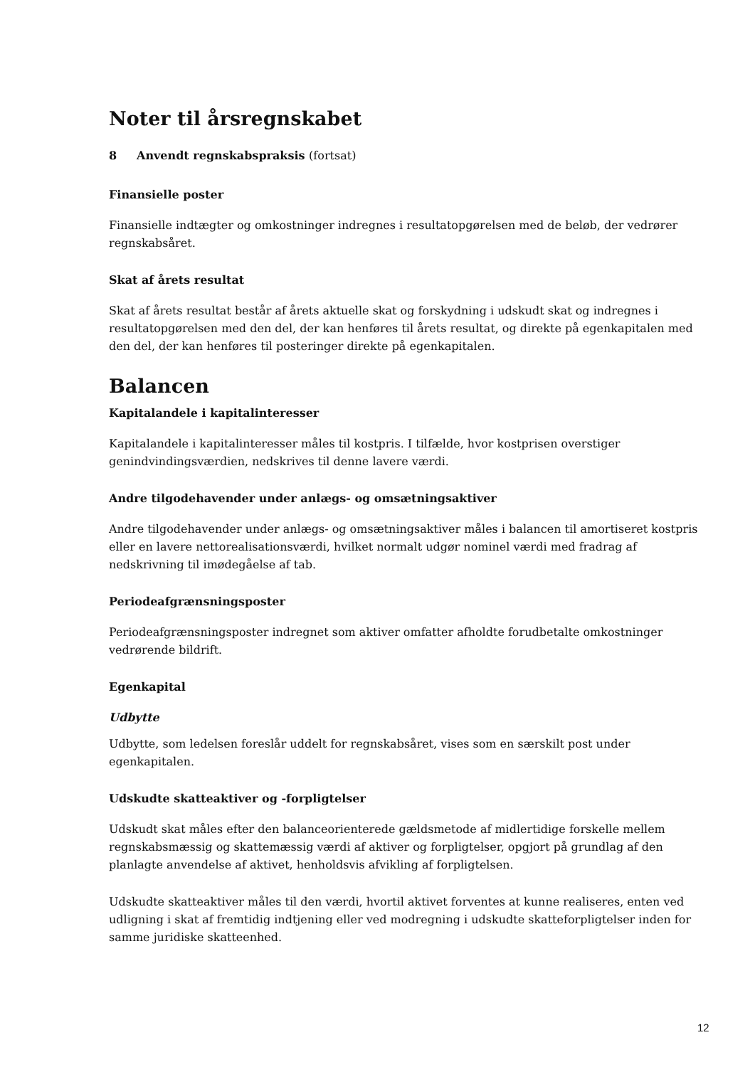Noter til årsregnskabet
8 Anvendt regnskabspraksis (fortsat)
Finansielle poster
Finansielle indtægter og omkostninger indregnes i resultatopgørelsen med de beløb, der vedrører regnskabsåret.
Skat af årets resultat
Skat af årets resultat består af årets aktuelle skat og forskydning i udskudt skat og indregnes i resultatopgørelsen med den del, der kan henføres til årets resultat, og direkte på egenkapitalen med den del, der kan henføres til posteringer direkte på egenkapitalen.
Balancen
Kapitalandele i kapitalinteresser
Kapitalandele i kapitalinteresser måles til kostpris. I tilfælde, hvor kostprisen overstiger genindvindingsværdien, nedskrives til denne lavere værdi.
Andre tilgodehavender under anlægs- og omsætningsaktiver
Andre tilgodehavender under anlægs- og omsætningsaktiver måles i balancen til amortiseret kostpris eller en lavere nettorealisationsværdi, hvilket normalt udgør nominel værdi med fradrag af nedskrivning til imødegåelse af tab.
Periodeafgrænsningsposter
Periodeafgrænsningsposter indregnet som aktiver omfatter afholdte forudbetalte omkostninger vedrørende bildrift.
Egenkapital
Udbytte
Udbytte, som ledelsen foreslår uddelt for regnskabsåret, vises som en særskilt post under egenkapitalen.
Udskudte skatteaktiver og -forpligtelser
Udskudt skat måles efter den balanceorienterede gældsmetode af midlertidige forskelle mellem regnskabsmæssig og skattemæssig værdi af aktiver og forpligtelser, opgjort på grundlag af den planlagte anvendelse af aktivet, henholdsvis afvikling af forpligtelsen.
Udskudte skatteaktiver måles til den værdi, hvortil aktivet forventes at kunne realiseres, enten ved udligning i skat af fremtidig indtjening eller ved modregning i udskudte skatteforpligtelser inden for samme juridiske skatteenhed.
12